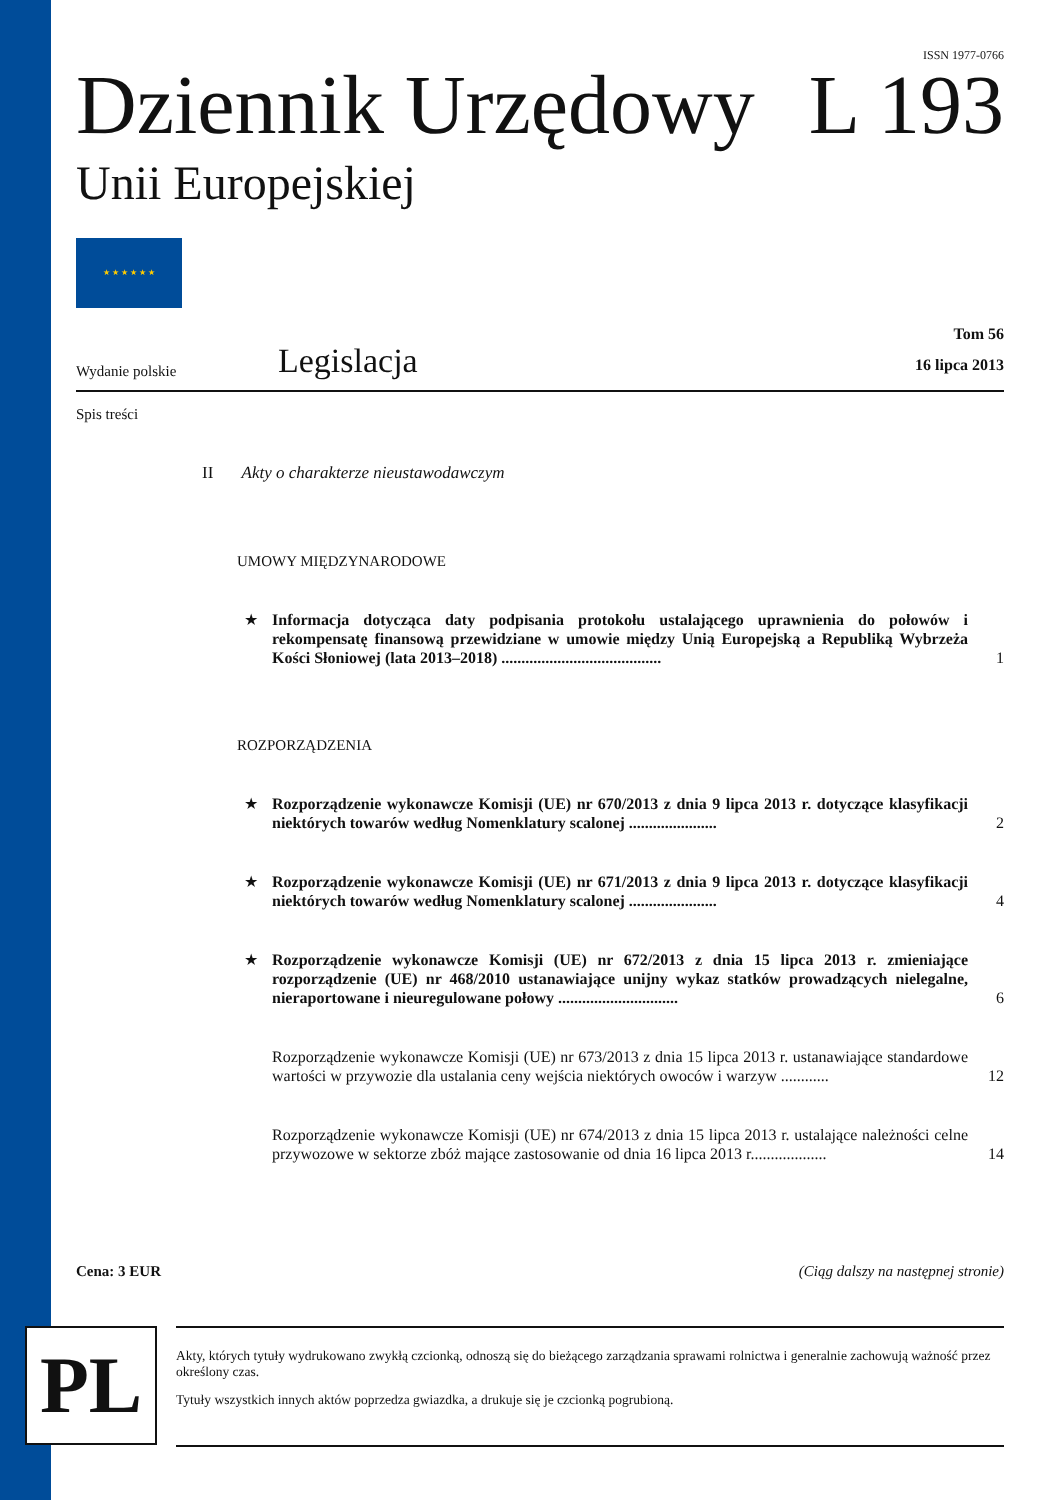ISSN 1977-0766
Dziennik Urzędowy
L 193
Unii Europejskiej
★ ★ ★ ★ ★ ★
Wydanie polskie
Legislacja
Tom 56
16 lipca 2013
Spis treści
II Akty o charakterze nieustawodawczym
UMOWY MIĘDZYNARODOWE
★ Informacja dotycząca daty podpisania protokołu ustalającego uprawnienia do połowów i rekompensatę finansową przewidziane w umowie między Unią Europejską a Republiką Wybrzeża Kości Słoniowej (lata 2013–2018) ........................................
1
ROZPORZĄDZENIA
★ Rozporządzenie wykonawcze Komisji (UE) nr 670/2013 z dnia 9 lipca 2013 r. dotyczące klasyfikacji niektórych towarów według Nomenklatury scalonej ......................
2
★ Rozporządzenie wykonawcze Komisji (UE) nr 671/2013 z dnia 9 lipca 2013 r. dotyczące klasyfikacji niektórych towarów według Nomenklatury scalonej ......................
4
★ Rozporządzenie wykonawcze Komisji (UE) nr 672/2013 z dnia 15 lipca 2013 r. zmieniające rozporządzenie (UE) nr 468/2010 ustanawiające unijny wykaz statków prowadzących nielegalne, nieraportowane i nieuregulowane połowy ..............................
6
Rozporządzenie wykonawcze Komisji (UE) nr 673/2013 z dnia 15 lipca 2013 r. ustanawiające standardowe wartości w przywozie dla ustalania ceny wejścia niektórych owoców i warzyw ............
12
Rozporządzenie wykonawcze Komisji (UE) nr 674/2013 z dnia 15 lipca 2013 r. ustalające należności celne przywozowe w sektorze zbóż mające zastosowanie od dnia 16 lipca 2013 r...................
14
Cena: 3 EUR (Ciąg dalszy na następnej stronie)
PL
Akty, których tytuły wydrukowano zwykłą czcionką, odnoszą się do bieżącego zarządzania sprawami rolnictwa i generalnie zachowują ważność przez określony czas.
Tytuły wszystkich innych aktów poprzedza gwiazdka, a drukuje się je czcionką pogrubioną.